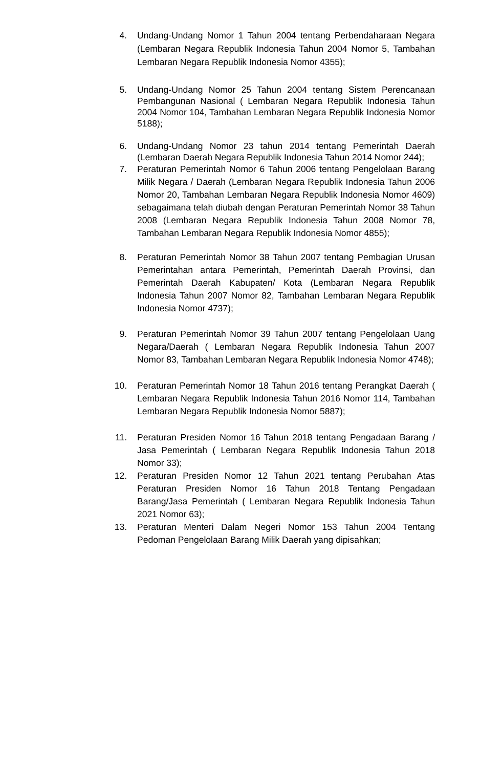4. Undang-Undang Nomor 1 Tahun 2004 tentang Perbendaharaan Negara (Lembaran Negara Republik Indonesia Tahun 2004 Nomor 5, Tambahan Lembaran Negara Republik Indonesia Nomor 4355);
5. Undang-Undang Nomor 25 Tahun 2004 tentang Sistem Perencanaan Pembangunan Nasional ( Lembaran Negara Republik Indonesia Tahun 2004 Nomor 104, Tambahan Lembaran Negara Republik Indonesia Nomor 5188);
6. Undang-Undang Nomor 23 tahun 2014 tentang Pemerintah Daerah (Lembaran Daerah Negara Republik Indonesia Tahun 2014 Nomor 244);
7. Peraturan Pemerintah Nomor 6 Tahun 2006 tentang Pengelolaan Barang Milik Negara / Daerah (Lembaran Negara Republik Indonesia Tahun 2006 Nomor 20, Tambahan Lembaran Negara Republik Indonesia Nomor 4609) sebagaimana telah diubah dengan Peraturan Pemerintah Nomor 38 Tahun 2008 (Lembaran Negara Republik Indonesia Tahun 2008 Nomor 78, Tambahan Lembaran Negara Republik Indonesia Nomor 4855);
8. Peraturan Pemerintah Nomor 38 Tahun 2007 tentang Pembagian Urusan Pemerintahan antara Pemerintah, Pemerintah Daerah Provinsi, dan Pemerintah Daerah Kabupaten/ Kota (Lembaran Negara Republik Indonesia Tahun 2007 Nomor 82, Tambahan Lembaran Negara Republik Indonesia Nomor 4737);
9. Peraturan Pemerintah Nomor 39 Tahun 2007 tentang Pengelolaan Uang Negara/Daerah ( Lembaran Negara Republik Indonesia Tahun 2007 Nomor 83, Tambahan Lembaran Negara Republik Indonesia Nomor 4748);
10. Peraturan Pemerintah Nomor 18 Tahun 2016 tentang Perangkat Daerah ( Lembaran Negara Republik Indonesia Tahun 2016 Nomor 114, Tambahan Lembaran Negara Republik Indonesia Nomor 5887);
11. Peraturan Presiden Nomor 16 Tahun 2018 tentang Pengadaan Barang / Jasa Pemerintah ( Lembaran Negara Republik Indonesia Tahun 2018 Nomor 33);
12. Peraturan Presiden Nomor 12 Tahun 2021 tentang Perubahan Atas Peraturan Presiden Nomor 16 Tahun 2018 Tentang Pengadaan Barang/Jasa Pemerintah ( Lembaran Negara Republik Indonesia Tahun 2021 Nomor 63);
13. Peraturan Menteri Dalam Negeri Nomor 153 Tahun 2004 Tentang Pedoman Pengelolaan Barang Milik Daerah yang dipisahkan;